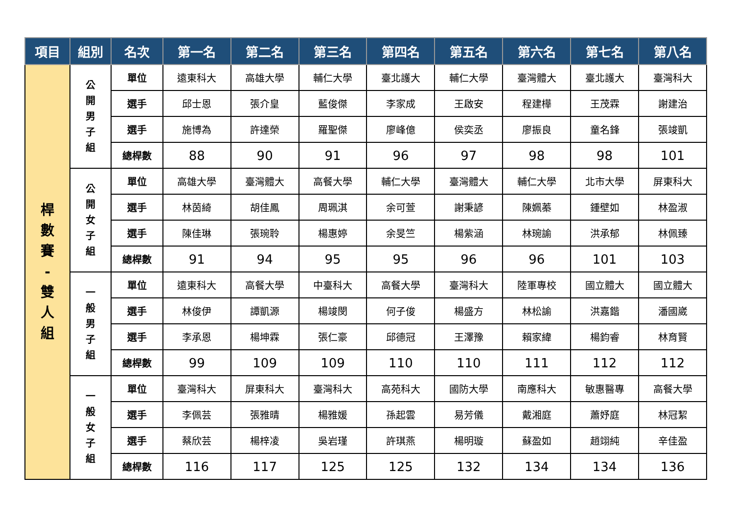| 項目 | 組別 | 名次 | 第一名 | 第二名 | 第三名 | 第四名 | 第五名 | 第六名 | 第七名 | 第八名 |
| --- | --- | --- | --- | --- | --- | --- | --- | --- | --- | --- |
| 桿 數 賽 - 雙 人 組 | 公 開 男 子 組 | 單位 | 遠東科大 | 高雄大學 | 輔仁大學 | 臺北護大 | 輔仁大學 | 臺灣體大 | 臺北護大 | 臺灣科大 |
| | | 選手 | 邱士恩 | 張介皇 | 藍俊傑 | 李家成 | 王啟安 | 程建樺 | 王茂霖 | 謝建治 |
| | | 選手 | 施博為 | 許達榮 | 羅聖傑 | 廖峰億 | 侯奕丞 | 廖振良 | 童名鋒 | 張竣凱 |
| | | 總桿數 | 88 | 90 | 91 | 96 | 97 | 98 | 98 | 101 |
| | 公 開 女 子 組 | 單位 | 高雄大學 | 臺灣體大 | 高餐大學 | 輔仁大學 | 臺灣體大 | 輔仁大學 | 北市大學 | 屏東科大 |
| | | 選手 | 林茵綺 | 胡佳鳳 | 周珮淇 | 余可萱 | 謝秉諺 | 陳姵蓁 | 鍾壁如 | 林盈淑 |
| | | 選手 | 陳佳琳 | 張琬聆 | 楊惠婷 | 余旻竺 | 楊紫涵 | 林琬諭 | 洪承郁 | 林佩臻 |
| | | 總桿數 | 91 | 94 | 95 | 95 | 96 | 96 | 101 | 103 |
| | 一 般 男 子 組 | 單位 | 遠東科大 | 高餐大學 | 中臺科大 | 高餐大學 | 臺灣科大 | 陸軍專校 | 國立體大 | 國立體大 |
| | | 選手 | 林俊伊 | 譚凱源 | 楊竣閔 | 何子俊 | 楊盛方 | 林松諭 | 洪嘉鍇 | 潘國崴 |
| | | 選手 | 李承恩 | 楊坤霖 | 張仁豪 | 邱德冠 | 王澤豫 | 賴家緯 | 楊鈞睿 | 林育賢 |
| | | 總桿數 | 99 | 109 | 109 | 110 | 110 | 111 | 112 | 112 |
| | 一 般 女 子 組 | 單位 | 臺灣科大 | 屏東科大 | 臺灣科大 | 高苑科大 | 國防大學 | 南應科大 | 敏惠醫專 | 高餐大學 |
| | | 選手 | 李佩芸 | 張雅晴 | 楊雅媛 | 孫起雲 | 易芳儀 | 戴湘庭 | 蕭妤庭 | 林冠絜 |
| | | 選手 | 蔡欣芸 | 楊梓凌 | 吳岩瑾 | 許琪燕 | 楊明璇 | 蘇盈如 | 趙翊純 | 辛佳盈 |
| | | 總桿數 | 116 | 117 | 125 | 125 | 132 | 134 | 134 | 136 |